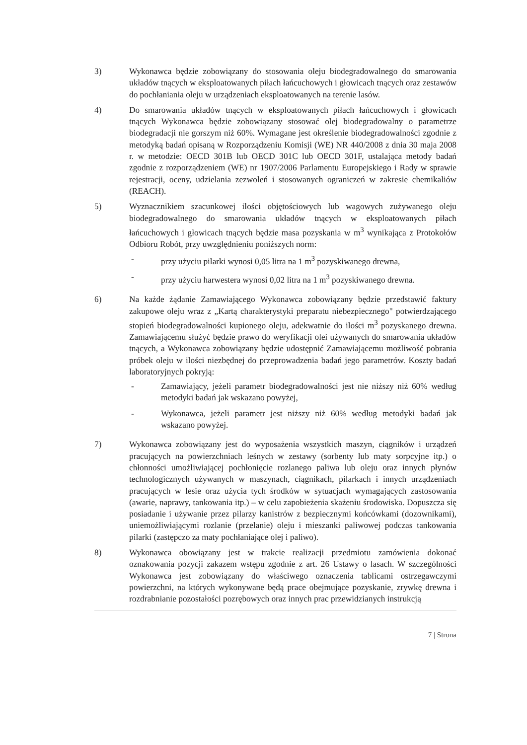3) Wykonawca będzie zobowiązany do stosowania oleju biodegradowalnego do smarowania układów tnących w eksploatowanych piłach łańcuchowych i głowicach tnących oraz zestawów do pochłaniania oleju w urządzeniach eksploatowanych na terenie lasów.
4) Do smarowania układów tnących w eksploatowanych piłach łańcuchowych i głowicach tnących Wykonawca będzie zobowiązany stosować olej biodegradowalny o parametrze biodegradacji nie gorszym niż 60%. Wymagane jest określenie biodegradowalności zgodnie z metodyką badań opisaną w Rozporządzeniu Komisji (WE) NR 440/2008 z dnia 30 maja 2008 r. w metodzie: OECD 301B lub OECD 301C lub OECD 301F, ustalająca metody badań zgodnie z rozporządzeniem (WE) nr 1907/2006 Parlamentu Europejskiego i Rady w sprawie rejestracji, oceny, udzielania zezwoleń i stosowanych ograniczeń w zakresie chemikaliów (REACH).
5) Wyznacznikiem szacunkowej ilości objętościowych lub wagowych zużywanego oleju biodegradowalnego do smarowania układów tnących w eksploatowanych piłach łańcuchowych i głowicach tnących będzie masa pozyskania w m<sup>3</sup> wynikająca z Protokołów Odbioru Robót, przy uwzględnieniu poniższych norm:
- przy użyciu pilarki wynosi 0,05 litra na 1 m<sup>3</sup> pozyskiwanego drewna,
- przy użyciu harwestera wynosi 0,02 litra na 1 m<sup>3</sup> pozyskiwanego drewna.
6) Na każde żądanie Zamawiającego Wykonawca zobowiązany będzie przedstawić faktury zakupowe oleju wraz z „Kartą charakterystyki preparatu niebezpiecznego" potwierdzającego stopień biodegradowalności kupionego oleju, adekwatnie do ilości m<sup>3</sup> pozyskanego drewna. Zamawiającemu służyć będzie prawo do weryfikacji olei używanych do smarowania układów tnących, a Wykonawca zobowiązany będzie udostępnić Zamawiającemu możliwość pobrania próbek oleju w ilości niezbędnej do przeprowadzenia badań jego parametrów. Koszty badań laboratoryjnych pokryją:
- Zamawiający, jeżeli parametr biodegradowalności jest nie niższy niż 60% według metodyki badań jak wskazano powyżej,
- Wykonawca, jeżeli parametr jest niższy niż 60% według metodyki badań jak wskazano powyżej.
7) Wykonawca zobowiązany jest do wyposażenia wszystkich maszyn, ciągników i urządzeń pracujących na powierzchniach leśnych w zestawy (sorbenty lub maty sorpcyjne itp.) o chłonności umożliwiającej pochłonięcie rozlanego paliwa lub oleju oraz innych płynów technologicznych używanych w maszynach, ciągnikach, pilarkach i innych urządzeniach pracujących w lesie oraz użycia tych środków w sytuacjach wymagających zastosowania (awarie, naprawy, tankowania itp.) – w celu zapobieżenia skażeniu środowiska. Dopuszcza się posiadanie i używanie przez pilarzy kanistrów z bezpiecznymi końcówkami (dozownikami), uniemożliwiającymi rozlanie (przelanie) oleju i mieszanki paliwowej podczas tankowania pilarki (zastępczo za maty pochłaniające olej i paliwo).
8) Wykonawca obowiązany jest w trakcie realizacji przedmiotu zamówienia dokonać oznakowania pozycji zakazem wstępu zgodnie z art. 26 Ustawy o lasach. W szczególności Wykonawca jest zobowiązany do właściwego oznaczenia tablicami ostrzegawczymi powierzchni, na których wykonywane będą prace obejmujące pozyskanie, zrywkę drewna i rozdrabnianie pozostałości pozrębowych oraz innych prac przewidzianych instrukcją
7 | Strona